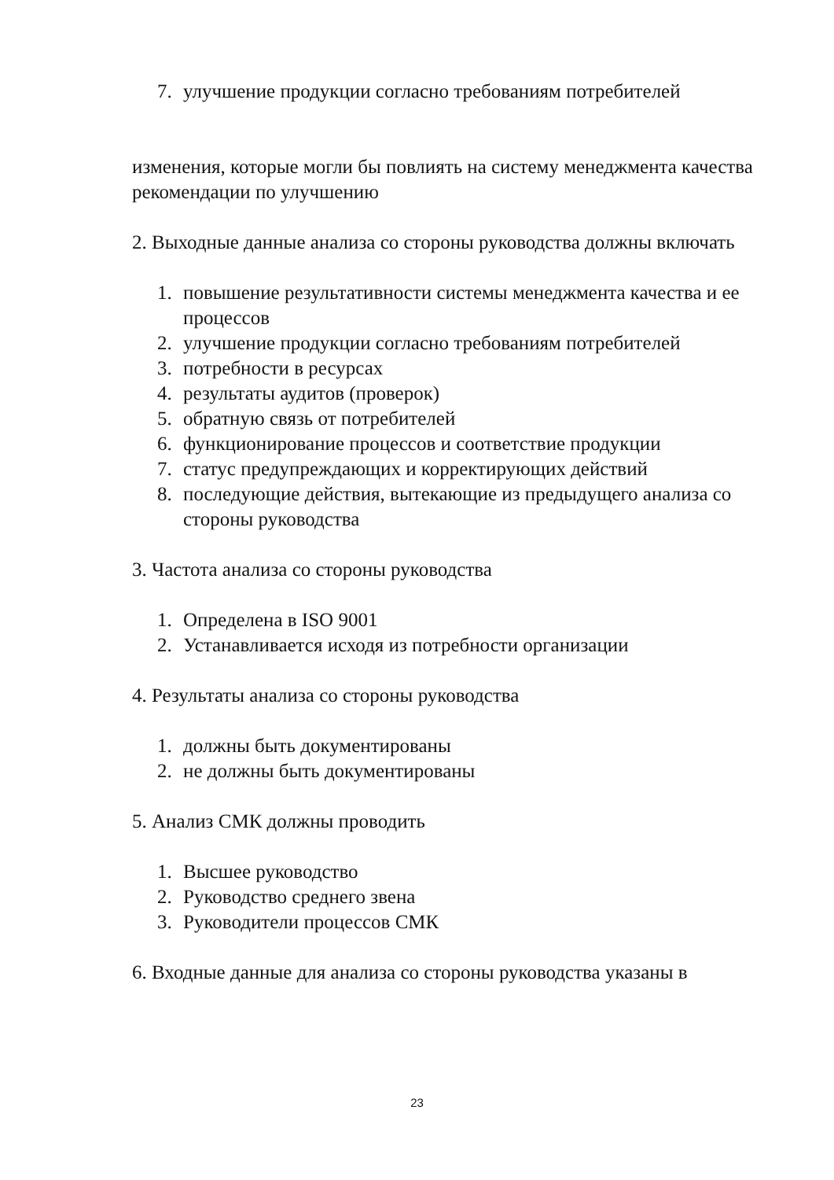7. улучшение продукции согласно требованиям потребителей
изменения, которые могли бы повлиять на систему менеджмента качества
рекомендации по улучшению
2. Выходные данные анализа со стороны руководства должны включать
1. повышение результативности системы менеджмента качества и ее процессов
2. улучшение продукции согласно требованиям потребителей
3. потребности в ресурсах
4. результаты аудитов (проверок)
5. обратную связь от потребителей
6. функционирование процессов и соответствие продукции
7. статус предупреждающих и корректирующих действий
8. последующие действия, вытекающие из предыдущего анализа со стороны руководства
3. Частота анализа со стороны руководства
1. Определена в ISO 9001
2. Устанавливается исходя из потребности организации
4. Результаты анализа со стороны руководства
1. должны быть документированы
2. не должны быть документированы
5. Анализ СМК должны проводить
1. Высшее руководство
2. Руководство среднего звена
3. Руководители процессов СМК
6. Входные данные для анализа со стороны руководства указаны в
23